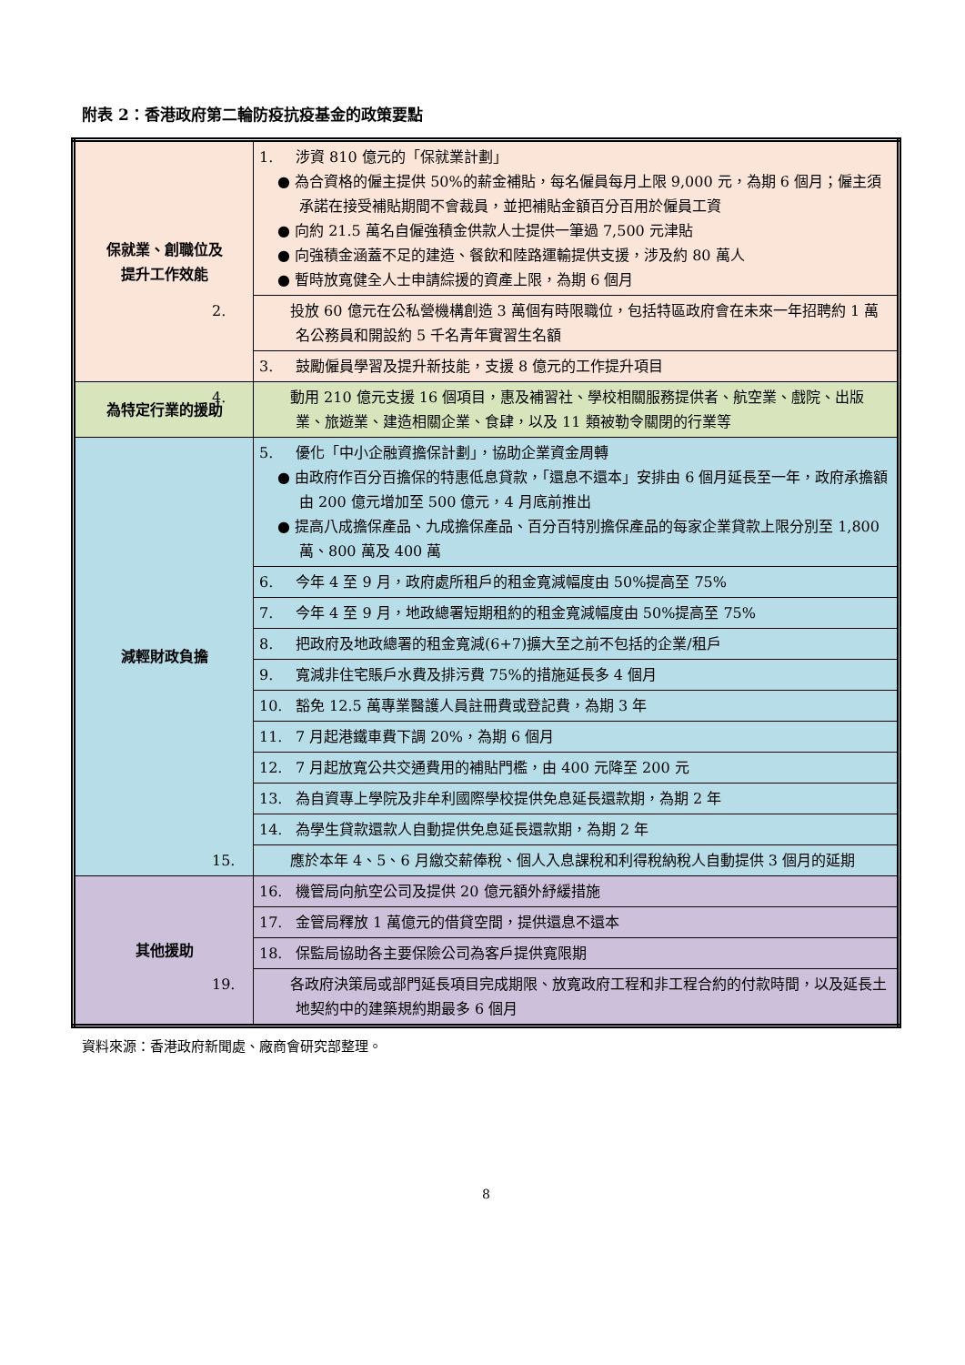附表 2：香港政府第二輪防疫抗疫基金的政策要點
| 保就業、創職位及 提升工作效能 | 1. 涉資 810 億元的「保就業計劃」 ● 為合資格的僱主提供 50%的薪金補貼，每名僱員每月上限 9,000 元，為期 6 個月；僱主須承諾在接受補貼期間不會裁員，並把補貼金額百分百用於僱員工資 ● 向約 21.5 萬名自僱強積金供款人士提供一筆過 7,500 元津貼 ● 向強積金涵蓋不足的建造、餐飲和陸路運輸提供支援，涉及約 80 萬人 ● 暫時放寬健全人士申請綜援的資產上限，為期 6 個月 |
| | 2. 投放 60 億元在公私營機構創造 3 萬個有時限職位，包括特區政府會在未來一年招聘約 1 萬名公務員和開設約 5 千名青年實習生名額 |
| | 3. 鼓勵僱員學習及提升新技能，支援 8 億元的工作提升項目 |
| 為特定行業的援助 | 4. 動用 210 億元支援 16 個項目，惠及補習社、學校相關服務提供者、航空業、戲院、出版業、旅遊業、建造相關企業、食肆，以及 11 類被勒令關閉的行業等 |
| 減輕財政負擔 | 5. 優化「中小企融資擔保計劃」，協助企業資金周轉 ● 由政府作百分百擔保的特惠低息貸款，「還息不還本」安排由 6 個月延長至一年，政府承擔額由 200 億元增加至 500 億元，4 月底前推出 ● 提高八成擔保產品、九成擔保產品、百分百特別擔保產品的每家企業貸款上限分別至 1,800 萬、800 萬及 400 萬 |
| | 6. 今年 4 至 9 月，政府處所租戶的租金寬減幅度由 50%提高至 75% |
| | 7. 今年 4 至 9 月，地政總署短期租約的租金寬減幅度由 50%提高至 75% |
| | 8. 把政府及地政總署的租金寬減(6+7)擴大至之前不包括的企業/租戶 |
| | 9. 寬減非住宅賬戶水費及排污費 75%的措施延長多 4 個月 |
| | 10. 豁免 12.5 萬專業醫護人員註冊費或登記費，為期 3 年 |
| | 11. 7 月起港鐵車費下調 20%，為期 6 個月 |
| | 12. 7 月起放寬公共交通費用的補貼門檻，由 400 元降至 200 元 |
| | 13. 為自資專上學院及非牟利國際學校提供免息延長還款期，為期 2 年 |
| | 14. 為學生貸款還款人自動提供免息延長還款期，為期 2 年 |
| | 15. 應於本年 4、5、6 月繳交薪俸稅、個人入息課稅和利得稅納稅人自動提供 3 個月的延期 |
| 其他援助 | 16. 機管局向航空公司及提供 20 億元額外紓緩措施 |
| | 17. 金管局釋放 1 萬億元的借貸空間，提供還息不還本 |
| | 18. 保監局協助各主要保險公司為客戶提供寬限期 |
| | 19. 各政府決策局或部門延長項目完成期限、放寬政府工程和非工程合約的付款時間，以及延長土地契約中的建築規約期最多 6 個月 |
資料來源：香港政府新聞處、廠商會研究部整理。
8